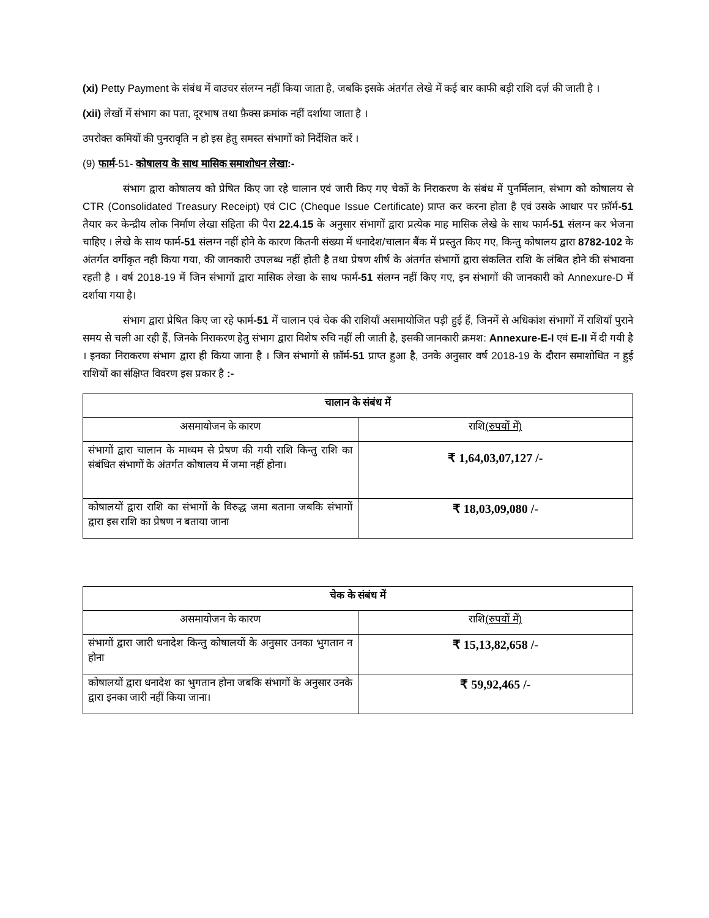(xi) Petty Payment के संबंध में वाउचर संलग्न नहीं किया जाता है, जबकि इसके अंतर्गत लेखे में कई बार काफी बड़ी राशि दर्ज़ की जाती है ।
(xii) लेखों में संभाग का पता, दूरभाष तथा फ़ैक्स क्रमांक नहीं दर्शाया जाता है ।
उपरोक्त कमियों की पुनरावृति न हो इस हेतु समस्त संभागों को निर्देशित करें ।
(9) फार्म-51- कोषालय के साथ मासिक समाशोधन लेखा:-
संभाग द्वारा कोषालय को प्रेषित किए जा रहे चालान एवं जारी किए गए चेकों के निराकरण के संबंध में पुनर्मिलान, संभाग को कोषालय से CTR (Consolidated Treasury Receipt) एवं CIC (Cheque Issue Certificate) प्राप्त कर करना होता है एवं उसके आधार पर फ़ॉर्म-51 तैयार कर केन्द्रीय लोक निर्माण लेखा संहिता की पैरा 22.4.15 के अनुसार संभागों द्वारा प्रत्येक माह मासिक लेखे के साथ फार्म-51 संलग्न कर भेजना चाहिए । लेखे के साथ फार्म-51 संलग्न नहीं होने के कारण कितनी संख्या में धनादेश/चालान बैंक में प्रस्तुत किए गए, किन्तु कोषालय द्वारा 8782-102 के अंतर्गत वर्गीकृत नही किया गया, की जानकारी उपलब्ध नहीं होती है तथा प्रेषण शीर्ष के अंतर्गत संभागों द्वारा संकलित राशि के लंबित होने की संभावना रहती है । वर्ष 2018-19 में जिन संभागों द्वारा मासिक लेखा के साथ फार्म-51 संलग्न नहीं किए गए, इन संभागों की जानकारी को Annexure-D में दर्शाया गया है।
संभाग द्वारा प्रेषित किए जा रहे फार्म-51 में चालान एवं चेक की राशियाँ असमायोजित पड़ी हुई हैं, जिनमें से अधिकांश संभागों में राशियाँ पुराने समय से चली आ रही हैं, जिनके निराकरण हेतु संभाग द्वारा विशेष रुचि नहीं ली जाती है, इसकी जानकारी क्रमश: Annexure-E-I एवं E-II में दी गयी है । इनका निराकरण संभाग द्वारा ही किया जाना है । जिन संभागों से फ़ॉर्म-51 प्राप्त हुआ है, उनके अनुसार वर्ष 2018-19 के दौरान समाशोधित न हुई राशियों का संक्षिप्त विवरण इस प्रकार है :-
| चालान के संबंध में | |
| --- | --- |
| असमायोजन के कारण | राशि (रुपयों में) |
| संभागों द्वारा चालान के माध्यम से प्रेषण की गयी राशि किन्तु राशि का संबंधित संभागों के अंतर्गत कोषालय में जमा नहीं होना। | ₹ 1,64,03,07,127 /- |
| कोषालयों द्वारा राशि का संभागों के विरुद्ध जमा बताना जबकि संभागों द्वारा इस राशि का प्रेषण न बताया जाना | ₹ 18,03,09,080 /- |
| चेक के संबंध में | |
| --- | --- |
| असमायोजन के कारण | राशि (रुपयों में) |
| संभागों द्वारा जारी धनादेश किन्तु कोषालयों के अनुसार उनका भुगतान न होना | ₹ 15,13,82,658 /- |
| कोषालयों द्वारा धनादेश का भुगतान होना जबकि संभागों के अनुसार उनके द्वारा इनका जारी नहीं किया जाना। | ₹ 59,92,465 /- |